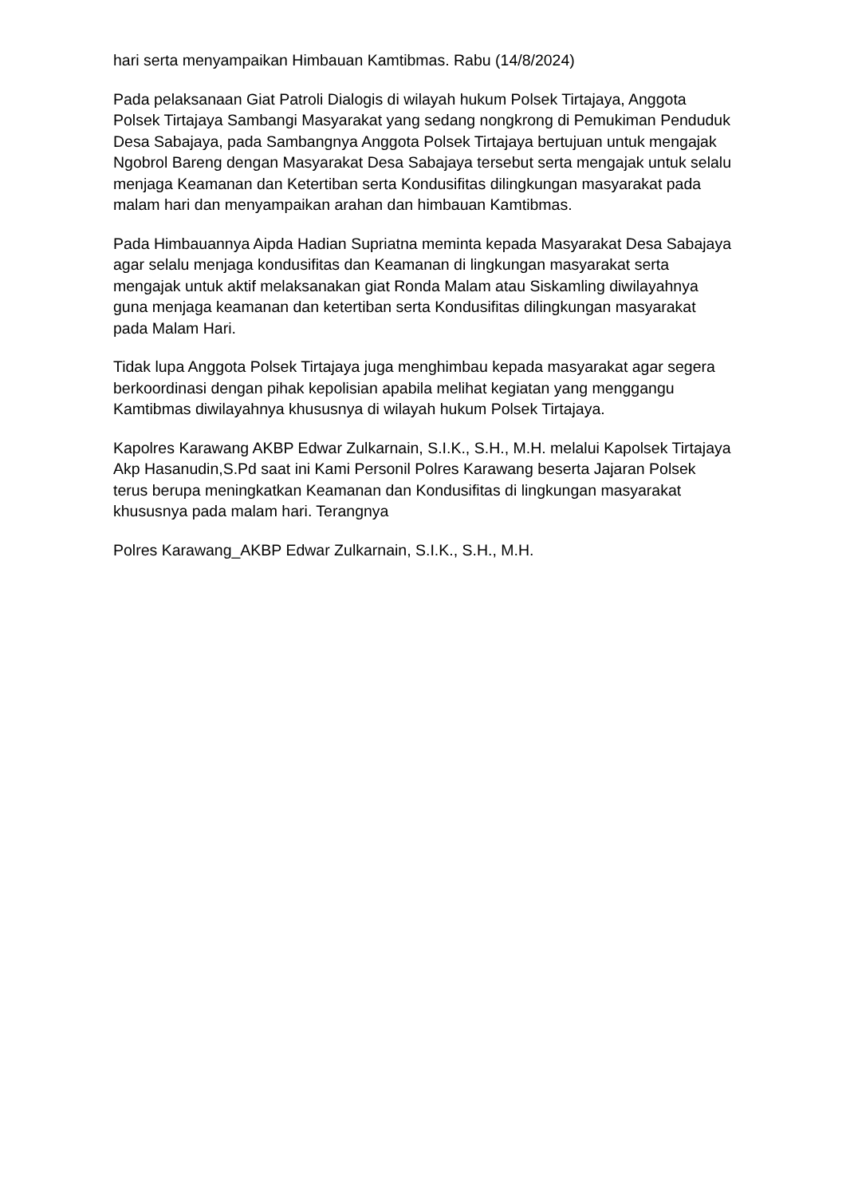hari serta menyampaikan Himbauan Kamtibmas. Rabu (14/8/2024)
Pada pelaksanaan Giat Patroli Dialogis di wilayah hukum Polsek Tirtajaya, Anggota Polsek Tirtajaya Sambangi Masyarakat yang sedang nongkrong di Pemukiman Penduduk Desa Sabajaya, pada Sambangnya Anggota Polsek Tirtajaya bertujuan untuk mengajak Ngobrol Bareng dengan Masyarakat Desa Sabajaya tersebut serta mengajak untuk selalu menjaga Keamanan dan Ketertiban serta Kondusifitas dilingkungan masyarakat pada malam hari dan menyampaikan arahan dan himbauan Kamtibmas.
Pada Himbauannya Aipda Hadian Supriatna meminta kepada Masyarakat Desa Sabajaya agar selalu menjaga kondusifitas dan Keamanan di lingkungan masyarakat serta mengajak untuk aktif melaksanakan giat Ronda Malam atau Siskamling diwilayahnya guna menjaga keamanan dan ketertiban serta Kondusifitas dilingkungan masyarakat pada Malam Hari.
Tidak lupa Anggota Polsek Tirtajaya juga menghimbau kepada masyarakat agar segera berkoordinasi dengan pihak kepolisian apabila melihat kegiatan yang menggangu Kamtibmas diwilayahnya khususnya di wilayah hukum Polsek Tirtajaya.
Kapolres Karawang AKBP Edwar Zulkarnain, S.I.K., S.H., M.H. melalui Kapolsek Tirtajaya Akp Hasanudin,S.Pd saat ini Kami Personil Polres Karawang beserta Jajaran Polsek terus berupa meningkatkan Keamanan dan Kondusifitas di lingkungan masyarakat khususnya pada malam hari. Terangnya
Polres Karawang_AKBP Edwar Zulkarnain, S.I.K., S.H., M.H.